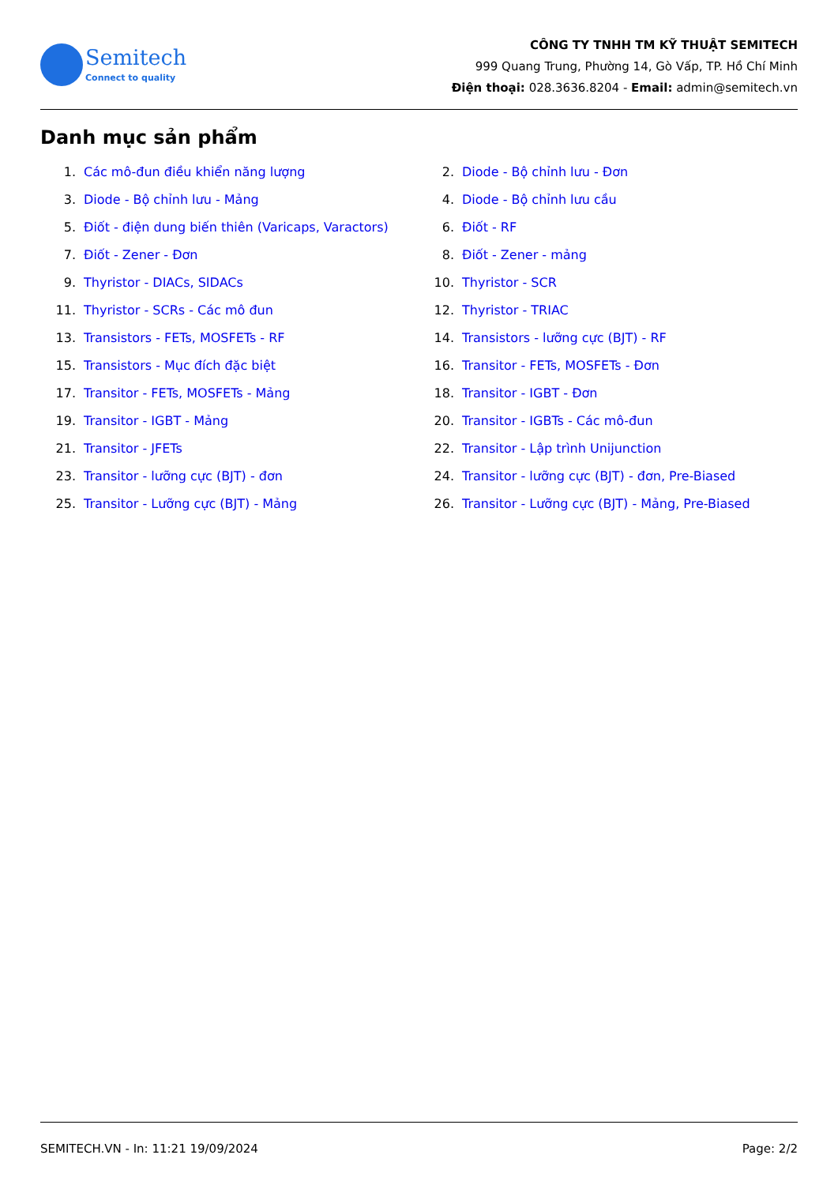Semitech
Connect to quality
CÔNG TY TNHH TM KỸ THUẬT SEMITECH
999 Quang Trung, Phường 14, Gò Vấp, TP. Hồ Chí Minh
Điện thoại: 028.3636.8204 - Email: admin@semitech.vn
Danh mục sản phẩm
1. Các mô-đun điều khiển năng lượng
2. Diode - Bộ chỉnh lưu - Đơn
3. Diode - Bộ chỉnh lưu - Mảng
4. Diode - Bộ chỉnh lưu cầu
5. Điốt - điện dung biến thiên (Varicaps, Varactors)
6. Điốt - RF
7. Điốt - Zener - Đơn
8. Điốt - Zener - mảng
9. Thyristor - DIACs, SIDACs
10. Thyristor - SCR
11. Thyristor - SCRs - Các mô đun
12. Thyristor - TRIAC
13. Transistors - FETs, MOSFETs - RF
14. Transistors - lưỡng cực (BJT) - RF
15. Transistors - Mục đích đặc biệt
16. Transitor - FETs, MOSFETs - Đơn
17. Transitor - FETs, MOSFETs - Mảng
18. Transitor - IGBT - Đơn
19. Transitor - IGBT - Mảng
20. Transitor - IGBTs - Các mô-đun
21. Transitor - JFETs
22. Transitor - Lập trình Unijunction
23. Transitor - lưỡng cực (BJT) - đơn
24. Transitor - lưỡng cực (BJT) - đơn, Pre-Biased
25. Transitor - Lưỡng cực (BJT) - Mảng
26. Transitor - Lưỡng cực (BJT) - Mảng, Pre-Biased
SEMITECH.VN - In: 11:21 19/09/2024 Page: 2/2